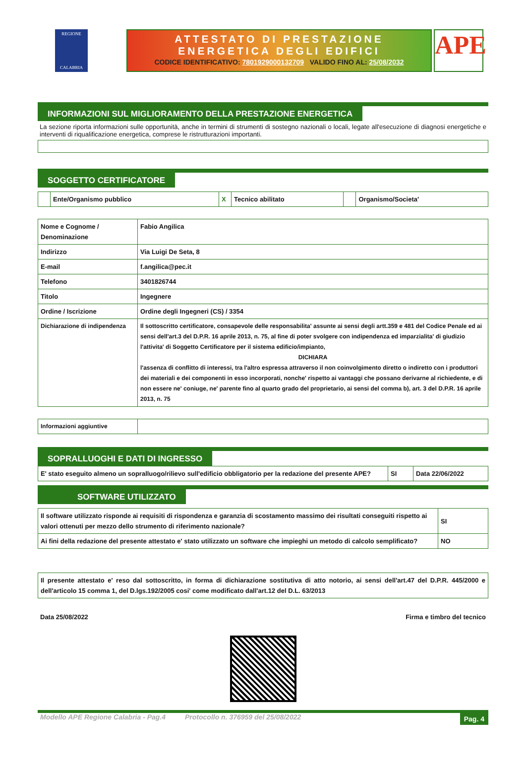REGIONE
CALABRIA
ATTESTATO DI PRESTAZIONE
ENERGETICA DEGLI EDIFICI
CODICE IDENTIFICATIVO: 7801929000132709 VALIDO FINO AL: 25/08/2032
APE
INFORMAZIONI SUL MIGLIORAMENTO DELLA PRESTAZIONE ENERGETICA
La sezione riporta informazioni sulle opportunità, anche in termini di strumenti di sostegno nazionali o locali, legate all'esecuzione di diagnosi energetiche e interventi di riqualificazione energetica, comprese le ristrutturazioni importanti.
SOGGETTO CERTIFICATORE
| | Ente/Organismo pubblico | X | Tecnico abilitato | | Organismo/Societa' |
| Nome e Cognome / Denominazione | Fabio Angilica |
| Indirizzo | Via Luigi De Seta, 8 |
| E-mail | f.angilica@pec.it |
| Telefono | 3401826744 |
| Titolo | Ingegnere |
| Ordine / Iscrizione | Ordine degli Ingegneri (CS) / 3354 |
| Dichiarazione di indipendenza | Il sottoscritto certificatore, consapevole delle responsabilita' assunte ai sensi degli artt.359 e 481 del Codice Penale ed ai sensi dell'art.3 del D.P.R. 16 aprile 2013, n. 75, al fine di poter svolgere con indipendenza ed imparzialita' di giudizio l'attivita' di Soggetto Certificatore per il sistema edificio/impianto, DICHIARA l'assenza di conflitto di interessi, tra l'altro espressa attraverso il non coinvolgimento diretto o indiretto con i produttori dei materiali e dei componenti in esso incorporati, nonche' rispetto ai vantaggi che possano derivarne al richiedente, e di non essere ne' coniuge, ne' parente fino al quarto grado del proprietario, ai sensi del comma b), art. 3 del D.P.R. 16 aprile 2013, n. 75 |
| Informazioni aggiuntive | |
SOPRALLUOGHI E DATI DI INGRESSO
| E' stato eseguito almeno un sopralluogo/rilievo sull'edificio obbligatorio per la redazione del presente APE? | SI | Data 22/06/2022 |
SOFTWARE UTILIZZATO
| Il software utilizzato risponde ai requisiti di rispondenza e garanzia di scostamento massimo dei risultati conseguiti rispetto ai valori ottenuti per mezzo dello strumento di riferimento nazionale? | SI |
| Ai fini della redazione del presente attestato e' stato utilizzato un software che impieghi un metodo di calcolo semplificato? | NO |
| Il presente attestato e' reso dal sottoscritto, in forma di dichiarazione sostitutiva di atto notorio, ai sensi dell'art.47 del D.P.R. 445/2000 e dell'articolo 15 comma 1, del D.lgs.192/2005 cosi' come modificato dall'art.12 del D.L. 63/2013 |
Data 25/08/2022 Firma e timbro del tecnico
Modello APE Regione Calabria - Pag.4 Protocollo n. 376959 del 25/08/2022 Pag. 4